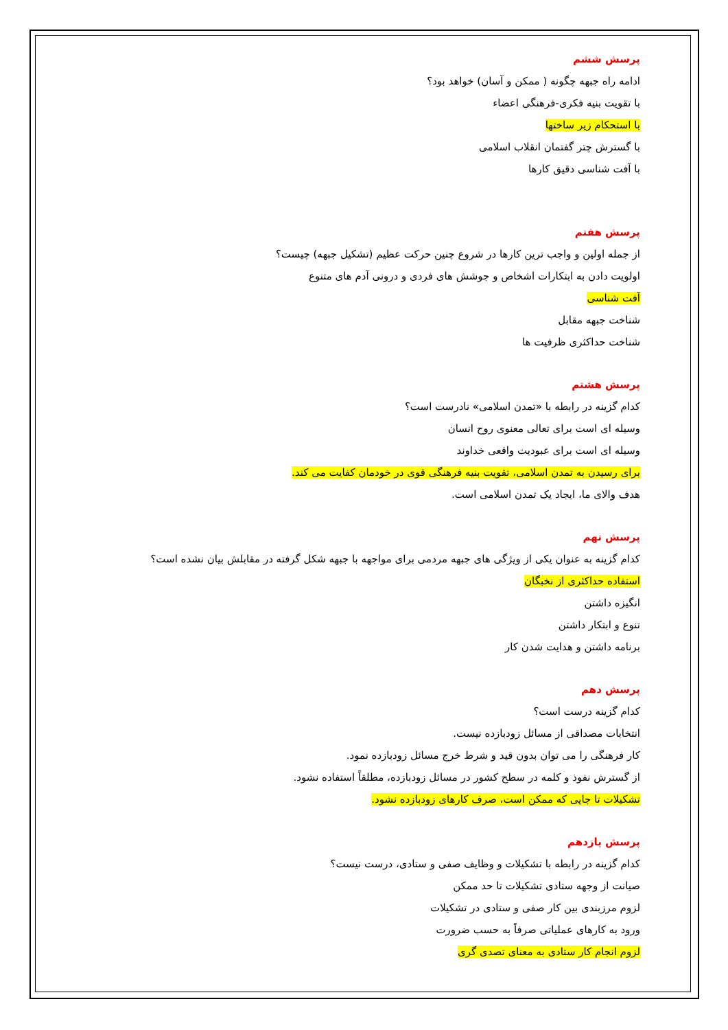پرسش ششم
ادامه راه جبهه چگونه ( ممکن و آسان) خواهد بود؟
با تقویت بنیه فکری-فرهنگی اعضاء
با استحکام زیر ساختها
با گسترش چتر گفتمان انقلاب اسلامی
با آفت شناسی دقیق کارها
پرسش هفتم
از جمله اولین و واجب ترین کارها در شروع چنین حرکت عظیم (تشکیل جبهه) چیست؟
اولویت دادن به ابتکارات اشخاص و جوشش های فردی و درونی آدم های متنوع
آفت شناسی
شناخت جبهه مقابل
شناخت حداکثری ظرفیت ها
پرسش هشتم
کدام گزینه در رابطه با «تمدن اسلامی» نادرست است؟
وسیله ای است برای تعالی معنوی روح انسان
وسیله ای است برای عبودیت واقعی خداوند
برای رسیدن به تمدن اسلامی، تقویت بنیه فرهنگی قوی در خودمان کفایت می کند.
هدف والای ما، ایجاد یک تمدن اسلامی است.
پرسش نهم
کدام گزینه به عنوان یکی از ویژگی های جبهه مردمی برای مواجهه با جبهه شکل گرفته در مقابلش بیان نشده است؟
استفاده حداکثری از نخبگان
انگیزه داشتن
تنوع و ابتکار داشتن
برنامه داشتن و هدایت شدن کار
پرسش دهم
کدام گزینه درست است؟
انتخابات مصداقی از مسائل زودبازده نیست.
کار فرهنگی را می توان بدون قید و شرط خرج مسائل زودبازده نمود.
از گسترش نفوذ و کلمه در سطح کشور در مسائل زودبازده، مطلقاً استفاده نشود.
تشکیلات تا جایی که ممکن است، صرف کارهای زودبازده نشود.
پرسش یازدهم
کدام گزینه در رابطه با تشکیلات و وظایف صفی و ستادی، درست نیست؟
صیانت از وجهه ستادی تشکیلات تا حد ممکن
لزوم مرزبندی بین کار صفی و ستادی در تشکیلات
ورود به کارهای عملیاتی صرفاً به حسب ضرورت
لزوم انجام کار ستادی به معنای تصدی گری